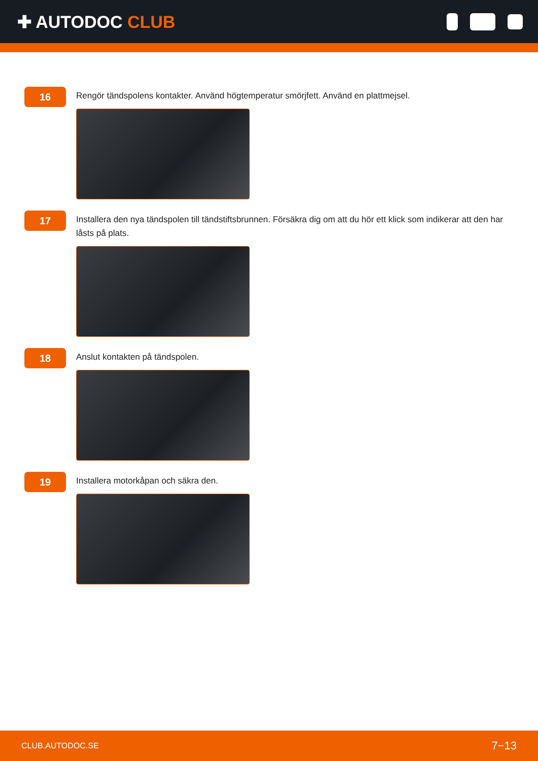✚ AUTODOC CLUB
16
Rengör tändspolens kontakter. Använd högtemperatur smörjfett. Använd en plattmejsel.
17
Installera den nya tändspolen till tändstiftsbrunnen. Försäkra dig om att du hör ett klick som indikerar att den har låsts på plats.
18
Anslut kontakten på tändspolen.
19
Installera motorkåpan och säkra den.
CLUB.AUTODOC.SE 7−13